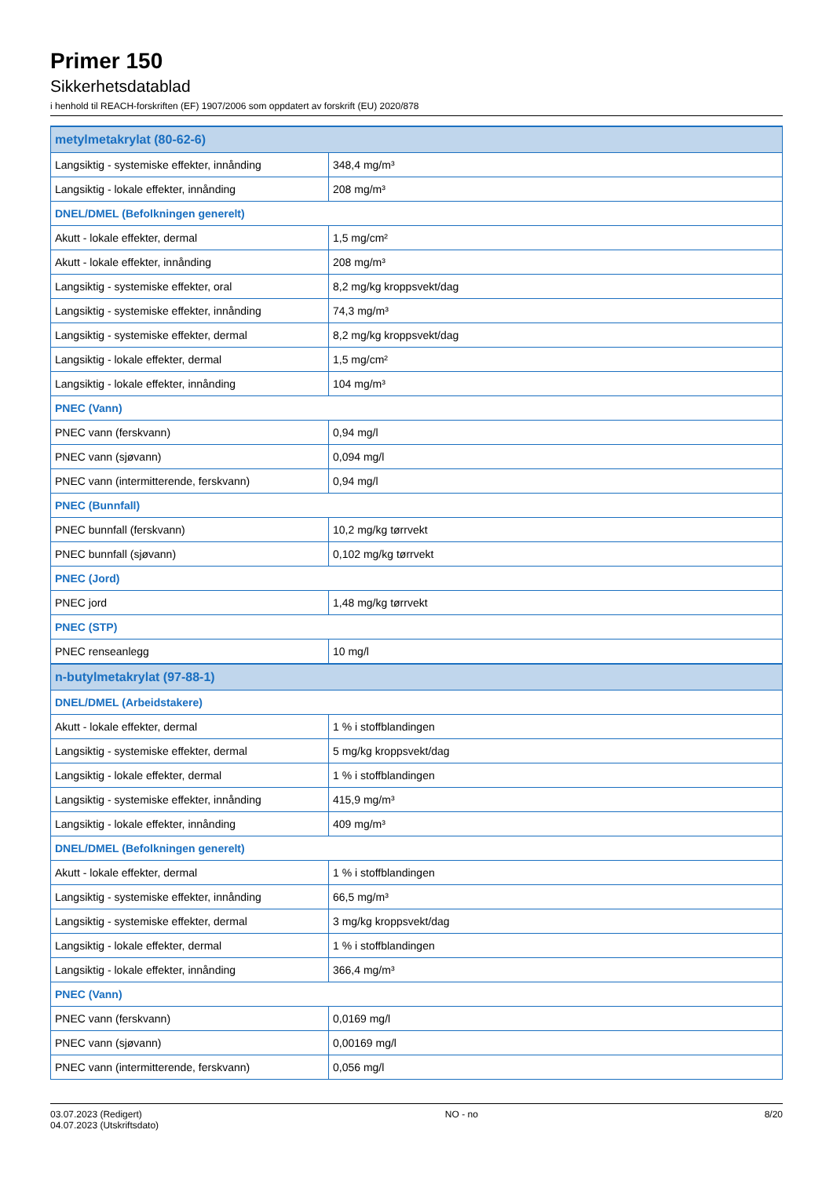Primer 150
Sikkerhetsdatablad
i henhold til REACH-forskriften (EF) 1907/2006 som oppdatert av forskrift (EU) 2020/878
| metylmetakrylat (80-62-6) | |
| Langsiktig - systemiske effekter, innånding | 348,4 mg/m³ |
| Langsiktig - lokale effekter, innånding | 208 mg/m³ |
| DNEL/DMEL (Befolkningen generelt) | |
| Akutt - lokale effekter, dermal | 1,5 mg/cm² |
| Akutt - lokale effekter, innånding | 208 mg/m³ |
| Langsiktig - systemiske effekter, oral | 8,2 mg/kg kroppsvekt/dag |
| Langsiktig - systemiske effekter, innånding | 74,3 mg/m³ |
| Langsiktig - systemiske effekter, dermal | 8,2 mg/kg kroppsvekt/dag |
| Langsiktig - lokale effekter, dermal | 1,5 mg/cm² |
| Langsiktig - lokale effekter, innånding | 104 mg/m³ |
| PNEC (Vann) | |
| PNEC vann (ferskvann) | 0,94 mg/l |
| PNEC vann (sjøvann) | 0,094 mg/l |
| PNEC vann (intermitterende, ferskvann) | 0,94 mg/l |
| PNEC (Bunnfall) | |
| PNEC bunnfall (ferskvann) | 10,2 mg/kg tørrvekt |
| PNEC bunnfall (sjøvann) | 0,102 mg/kg tørrvekt |
| PNEC (Jord) | |
| PNEC jord | 1,48 mg/kg tørrvekt |
| PNEC (STP) | |
| PNEC renseanlegg | 10 mg/l |
| n-butylmetakrylat (97-88-1) | |
| DNEL/DMEL (Arbeidstakere) | |
| Akutt - lokale effekter, dermal | 1 % i stoffblandingen |
| Langsiktig - systemiske effekter, dermal | 5 mg/kg kroppsvekt/dag |
| Langsiktig - lokale effekter, dermal | 1 % i stoffblandingen |
| Langsiktig - systemiske effekter, innånding | 415,9 mg/m³ |
| Langsiktig - lokale effekter, innånding | 409 mg/m³ |
| DNEL/DMEL (Befolkningen generelt) | |
| Akutt - lokale effekter, dermal | 1 % i stoffblandingen |
| Langsiktig - systemiske effekter, innånding | 66,5 mg/m³ |
| Langsiktig - systemiske effekter, dermal | 3 mg/kg kroppsvekt/dag |
| Langsiktig - lokale effekter, dermal | 1 % i stoffblandingen |
| Langsiktig - lokale effekter, innånding | 366,4 mg/m³ |
| PNEC (Vann) | |
| PNEC vann (ferskvann) | 0,0169 mg/l |
| PNEC vann (sjøvann) | 0,00169 mg/l |
| PNEC vann (intermitterende, ferskvann) | 0,056 mg/l |
03.07.2023 (Redigert)
04.07.2023 (Utskriftsdato)
NO - no 8/20